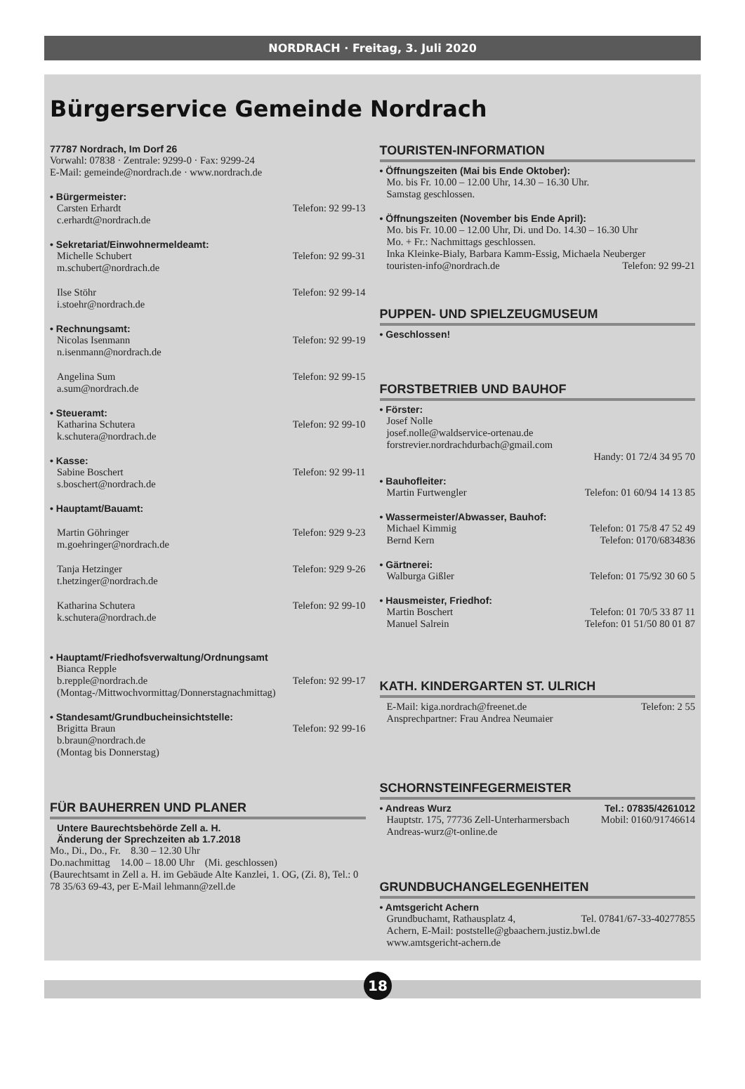NORDRACH · Freitag, 3. Juli 2020
Bürgerservice Gemeinde Nordrach
77787 Nordrach, Im Dorf 26
Vorwahl: 07838 · Zentrale: 9299-0 · Fax: 9299-24
E-Mail: gemeinde@nordrach.de · www.nordrach.de
• Bürgermeister:
Carsten Erhardt Telefon: 92 99-13
c.erhardt@nordrach.de
• Sekretariat/Einwohnermeldeamt:
Michelle Schubert Telefon: 92 99-31
m.schubert@nordrach.de
Ilse Stöhr Telefon: 92 99-14
i.stoehr@nordrach.de
• Rechnungsamt:
Nicolas Isenmann Telefon: 92 99-19
n.isenmann@nordrach.de
Angelina Sum Telefon: 92 99-15
a.sum@nordrach.de
• Steueramt:
Katharina Schutera Telefon: 92 99-10
k.schutera@nordrach.de
• Kasse:
Sabine Boschert Telefon: 92 99-11
s.boschert@nordrach.de
• Hauptamt/Bauamt:
Martin Göhringer Telefon: 929 9-23
m.goehringer@nordrach.de
Tanja Hetzinger Telefon: 929 9-26
t.hetzinger@nordrach.de
Katharina Schutera Telefon: 92 99-10
k.schutera@nordrach.de
• Hauptamt/Friedhofsverwaltung/Ordnungsamt
Bianca Repple
b.repple@nordrach.de Telefon: 92 99-17
(Montag-/Mittwochvormittag/Donnerstagnachmittag)
• Standesamt/Grundbucheinsichtstelle:
Brigitta Braun Telefon: 92 99-16
b.braun@nordrach.de
(Montag bis Donnerstag)
FÜR BAUHERREN UND PLANER
Untere Baurechtsbehörde Zell a. H.
Änderung der Sprechzeiten ab 1.7.2018
Mo., Di., Do., Fr. 8.30 – 12.30 Uhr
Do.nachmittag 14.00 – 18.00 Uhr (Mi. geschlossen)
(Baurechtsamt in Zell a. H. im Gebäude Alte Kanzlei, 1. OG, (Zi. 8), Tel.: 0 78 35/63 69-43, per E-Mail lehmann@zell.de
TOURISTEN-INFORMATION
• Öffnungszeiten (Mai bis Ende Oktober):
Mo. bis Fr. 10.00 – 12.00 Uhr, 14.30 – 16.30 Uhr.
Samstag geschlossen.
• Öffnungszeiten (November bis Ende April):
Mo. bis Fr. 10.00 – 12.00 Uhr, Di. und Do. 14.30 – 16.30 Uhr
Mo. + Fr.: Nachmittags geschlossen.
Inka Kleinke-Bialy, Barbara Kamm-Essig, Michaela Neuberger
touristen-info@nordrach.de Telefon: 92 99-21
PUPPEN- UND SPIELZEUGMUSEUM
• Geschlossen!
FORSTBETRIEB UND BAUHOF
• Förster:
Josef Nolle
josef.nolle@waldservice-ortenau.de
forstrevier.nordrachdurbach@gmail.com
Handy: 01 72/4 34 95 70
• Bauhofleiter:
Martin Furtwengler Telefon: 01 60/94 14 13 85
• Wassermeister/Abwasser, Bauhof:
Michael Kimmig Telefon: 01 75/8 47 52 49
Bernd Kern Telefon: 0170/6834836
• Gärtnerei:
Walburga Gißler Telefon: 01 75/92 30 60 5
• Hausmeister, Friedhof:
Martin Boschert Telefon: 01 70/5 33 87 11
Manuel Salrein Telefon: 01 51/50 80 01 87
KATH. KINDERGARTEN ST. ULRICH
E-Mail: kiga.nordrach@freenet.de Telefon: 2 55
Ansprechpartner: Frau Andrea Neumaier
SCHORNSTEINFEGERMEISTER
• Andreas Wurz Tel.: 07835/4261012
Hauptstr. 175, 77736 Zell-Unterharmersbach Mobil: 0160/91746614
Andreas-wurz@t-online.de
GRUNDBUCHANGELEGENHEITEN
• Amtsgericht Achern
Grundbuchamt, Rathausplatz 4, Tel. 07841/67-33-40277855
Achern, E-Mail: poststelle@gbaachern.justiz.bwl.de
www.amtsgericht-achern.de
18